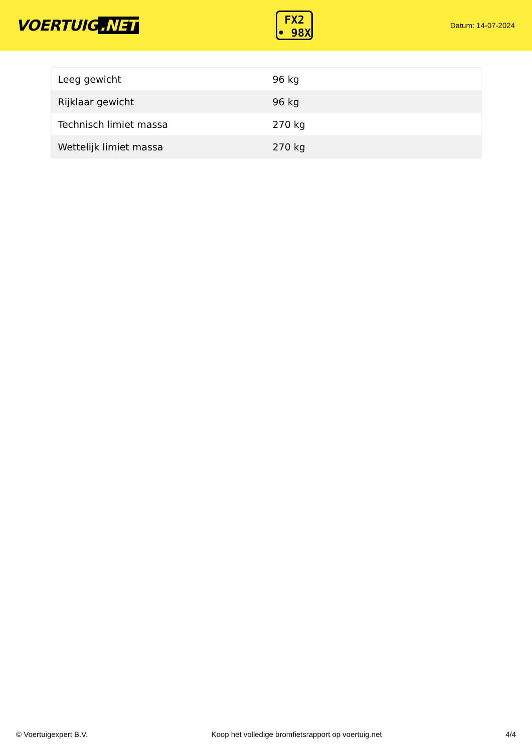VOERTUIG.NET
FX2
• 98X
Datum: 14-07-2024
| Leeg gewicht | 96 kg |
| Rijklaar gewicht | 96 kg |
| Technisch limiet massa | 270 kg |
| Wettelijk limiet massa | 270 kg |
© Voertuigexpert B.V. Koop het volledige bromfietsrapport op voertuig.net 4/4